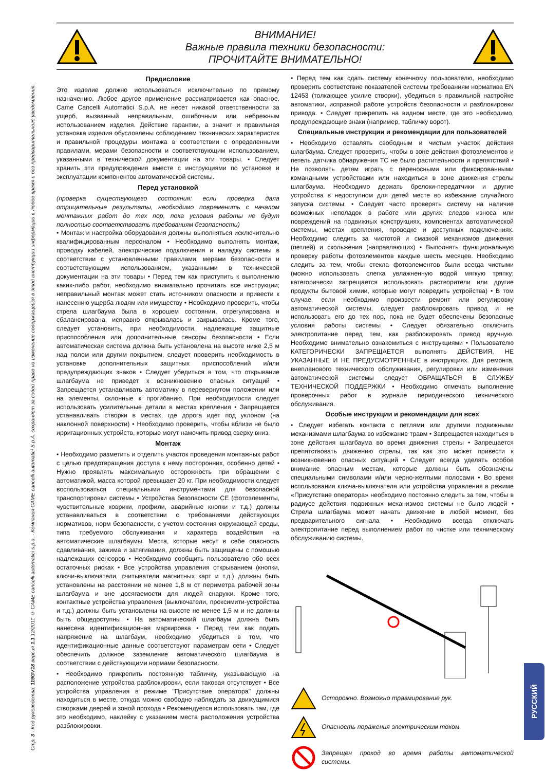Стр. 3 - Код руководства: 119GV18 версия 1.1 12/2011 © CAME cancelli automatici s.p.a. - Компания CAME cancelli automatici S.p.A. сохраняет за собой право на изменение содержащейся в этой инструкции информации в любое время и без предварительного уведомления.
РУССКИЙ
ВНИМАНИЕ!
Важные правила техники безопасности:
ПРОЧИТАЙТЕ ВНИМАТЕЛЬНО!
Предисловие
Это изделие должно использоваться исключительно по прямому назначению. Любое другое применение рассматривается как опасное. Came Cancelli Automatici S.p.A. не несет никакой ответственности за ущерб, вызванный неправильным, ошибочным или небрежным использованием изделия. Действие гарантии, а значит и правильная установка изделия обусловлены соблюдением технических характеристик и правильной процедуры монтажа в соответствии с определенными правилами, мерами безопасности и соответствующим использованием, указанными в технической документации на эти товары. • Следует хранить эти предупреждения вместе с инструкциями по установке и эксплуатации компонентов автоматической системы.
Перед установкой
(проверка существующего состояния: если проверка дала отрицательные результаты, необходимо повременить с началом монтажных работ до тех пор, пока условия работы не будут полностью соответствовать требованиям безопасности)
• Монтаж и настройка оборудования должны выполняться исключительно квалифицированным персоналом • Необходимо выполнять монтаж, проводку кабелей, электрические подключения и наладку системы в соответствии с установленными правилами, мерами безопасности и соответствующим использованием, указанными в технической документации на эти товары • Перед тем как приступить к выполнению каких-либо работ, необходимо внимательно прочитать все инструкции; неправильный монтаж может стать источником опасности и привести к нанесению ущерба людям или имуществу • Необходимо проверить, чтобы стрела шлагбаума была в хорошем состоянии, отрегулирована и сбалансирована, исправно открывалась и закрывалась. Кроме того, следует установить, при необходимости, надлежащие защитные приспособления или дополнительные сенсоры безопасности • Если автоматическая система должна быть установлена на высоте ниже 2,5 м над полом или другим покрытием, следует проверить необходимость в установке дополнительных защитных приспособлений и/или предупреждающих знаков • Следует убедиться в том, что открывание шлагбаума не приведет к возникновению опасных ситуаций • Запрещается устанавливать автоматику в перевернутом положении или на элементы, склонные к прогибанию. При необходимости следует использовать усилительные детали в местах крепления • Запрещается устанавливать створки в местах, где дорога идет под уклоном (на наклонной поверхности) • Необходимо проверить, чтобы вблизи не было ирригационных устройств, которые могут намочить привод сверху вниз.
Монтаж
• Необходимо разметить и отделить участок проведения монтажных работ с целью предотвращения доступа к нему посторонних, особенно детей • Нужно проявлять максимальную осторожность при обращении с автоматикой, масса которой превышает 20 кг. При необходимости следует воспользоваться специальными инструментами для безопасной транспортировки системы • Устройства безопасности CE (фотоэлементы, чувствительные коврики, профили, аварийные кнопки и т.д.) должны устанавливаться в соответствии с требованиями действующих нормативов, норм безопасности, с учетом состояния окружающей среды, типа требуемого обслуживания и характера воздействия на автоматические шлагбаумы. Места, которые несут в себе опасность сдавливания, зажима и затягивания, должны быть защищены с помощью надлежащих сенсоров • Необходимо сообщить пользователю обо всех остаточных рисках • Все устройства управления открыванием (кнопки, ключи-выключатели, считыватели магнитных карт и т.д.) должны быть установлены на расстоянии не менее 1,8 м от периметра рабочей зоны шлагбаума и вне досягаемости для людей снаружи. Кроме того, контактные устройства управления (выключатели, проксимити-устройства и т.д.) должны быть установлены на высоте не менее 1,5 м и не должны быть общедоступны • На автоматический шлагбаум должна быть нанесена идентификационная маркировка • Перед тем как подать напряжение на шлагбаум, необходимо убедиться в том, что идентификационные данные соответствуют параметрам сети • Следует обеспечить должное заземление автоматического шлагбаума в соответствии с действующими нормами безопасности.
• Необходимо прикрепить постоянную табличку, указывающую на расположение устройства разблокировки, если таковая отсутствует • Все устройства управления в режиме "Присутствие оператора" должны находиться в месте, откуда можно свободно наблюдать за движущимися створками дверей и зоной прохода • Рекомендуется использовать там, где это необходимо, наклейку с указанием места расположения устройства разблокировки.
• Перед тем как сдать систему конечному пользователю, необходимо проверить соответствие показателей системы требованиям норматива EN 12453 (толкающее усилие створки), убедиться в правильной настройке автоматики, исправной работе устройств безопасности и разблокировки привода. • Следует прикрепить на видном месте, где это необходимо, предупреждающие знаки (например, табличку ворот).
Специальные инструкции и рекомендации для пользователей
• Необходимо оставлять свободным и чистым участок действия шлагбаума. Следует проверить, чтобы в зоне действия фотоэлементов и петель датчика обнаружения ТС не было растительности и препятствий • Не позволять детям играть с переносными или фиксированными командными устройствами или находиться в зоне движения стрелы шлагбаума. Необходимо держать брелоки-передатчики и другие устройства в недоступном для детей месте во избежание случайного запуска системы. • Следует часто проверять систему на наличие возможных неполадок в работе или других следов износа или повреждений на подвижных конструкциях, компонентах автоматической системы, местах крепления, проводке и доступных подключениях. Необходимо следить за чистотой и смазкой механизмов движения (петлей) и скольжения (направляющих) • Выполнять функциональную проверку работы фотоэлементов каждые шесть месяцев. Необходимо следить за тем, чтобы стекла фотоэлементов были всегда чистыми (можно использовать слегка увлажненную водой мягкую тряпку; категорически запрещается использовать растворители или другие продукты бытовой химии, которые могут повредить устройства) • В том случае, если необходимо произвести ремонт или регулировку автоматической системы, следует разблокировать привод и не использовать его до тех пор, пока не будет обеспечены безопасные условия работы системы • Следует обязательно отключить электропитание перед тем, как разблокировать привод вручную. Необходимо внимательно ознакомиться с инструкциями • Пользователю КАТЕГОРИЧЕСКИ ЗАПРЕЩАЕТСЯ выполнять ДЕЙСТВИЯ, НЕ УКАЗАННЫЕ И НЕ ПРЕДУСМОТРЕННЫЕ в инструкциях. Для ремонта, внепланового технического обслуживания, регулировки или изменения автоматической системы следует ОБРАЩАТЬСЯ В СЛУЖБУ ТЕХНИЧЕСКОЙ ПОДДЕРЖКИ • Необходимо отмечать выполнение проверочных работ в журнале периодического технического обслуживания.
Особые инструкции и рекомендации для всех
• Следует избегать контакта с петлями или другими подвижными механизмами шлагбаума во избежание травм • Запрещается находиться в зоне действия шлагбаума во время движения стрелы • Запрещается препятствовать движению стрелы, так как это может привести к возникновению опасных ситуаций • Следует всегда уделять особое внимание опасным местам, которые должны быть обозначены специальными символами и/или черно-желтыми полосами • Во время использования ключа-выключателя или устройства управления в режиме «Присутствие оператора» необходимо постоянно следить за тем, чтобы в радиусе действия подвижных механизмов системы не было людей • Стрела шлагбаума может начать движение в любой момент, без предварительного сигнала • Необходимо всегда отключать электропитание перед выполнением работ по чистке или техническому обслуживанию системы.
Осторожно. Возможно травмирование рук.
Опасность поражения электрическим током.
Запрещен проход во время работы автоматической системы.